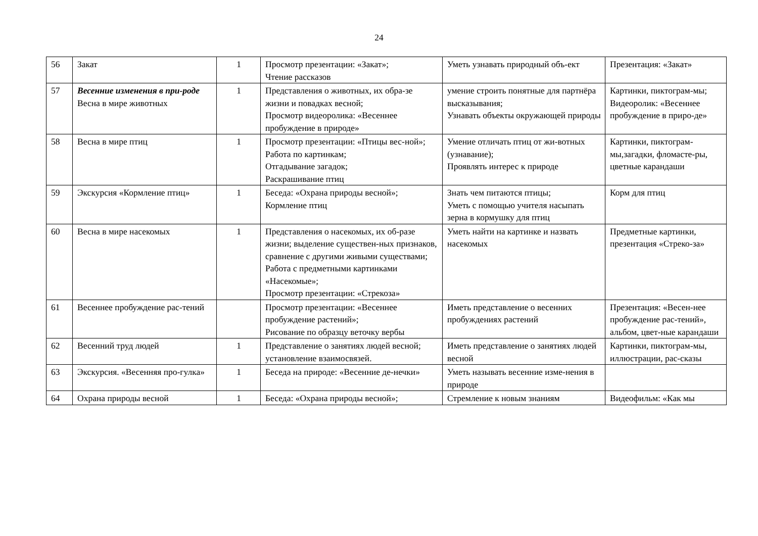24
| 56 | Закат | 1 | Просмотр презентации: «Закат»; Чтение рассказов | Уметь узнавать природный объ-ект | Презентация: «Закат» |
| 57 | Весенние изменения в при-роде Весна в мире животных | 1 | Представления о животных, их обра-зе жизни и повадках весной; Просмотр видеоролика: «Весеннее пробуждение в природе» | умение строить понятные для партнёра высказывания; Узнавать объекты окружающей природы | Картинки, пиктограм-мы; Видеоролик: «Весеннее пробуждение в приро-де» |
| 58 | Весна в мире птиц | 1 | Просмотр презентации: «Птицы вес-ной»; Работа по картинкам; Отгадывание загадок; Раскрашивание птиц | Умение отличать птиц от жи-вотных (узнавание); Проявлять интерес к природе | Картинки, пиктограм-мы,загадки, фломасте-ры, цветные карандаши |
| 59 | Экскурсия «Кормление птиц» | 1 | Беседа: «Охрана природы весной»; Кормление птиц | Знать чем питаются птицы; Уметь с помощью учителя насыпать зерна в кормушку для птиц | Корм для птиц |
| 60 | Весна в мире насекомых | 1 | Представления о насекомых, их об-разе жизни; выделение существен-ных признаков, сравнение с другими живыми существами; Работа с предметными картинками «Насекомые»; Просмотр презентации: «Стрекоза» | Уметь найти на картинке и назвать насекомых | Предметные картинки, презентация «Стреко-за» |
| 61 | Весеннее пробуждение рас-тений | | Просмотр презентации: «Весеннее пробуждение растений»; Рисование по образцу веточку вербы | Иметь представление о весенних пробуждениях растений | Презентация: «Весен-нее пробуждение рас-тений», альбом, цвет-ные карандаши |
| 62 | Весенний труд людей | 1 | Представление о занятиях людей весной; установление взаимосвязей. | Иметь представление о занятиях людей весной | Картинки, пиктограм-мы, иллюстрации, рас-сказы |
| 63 | Экскурсия. «Весенняя про-гулка» | 1 | Беседа на природе: «Весенние де-нечки» | Уметь называть весенние изме-нения в природе | |
| 64 | Охрана природы весной | 1 | Беседа: «Охрана природы весной»; | Стремление к новым знаниям | Видеофильм: «Как мы |